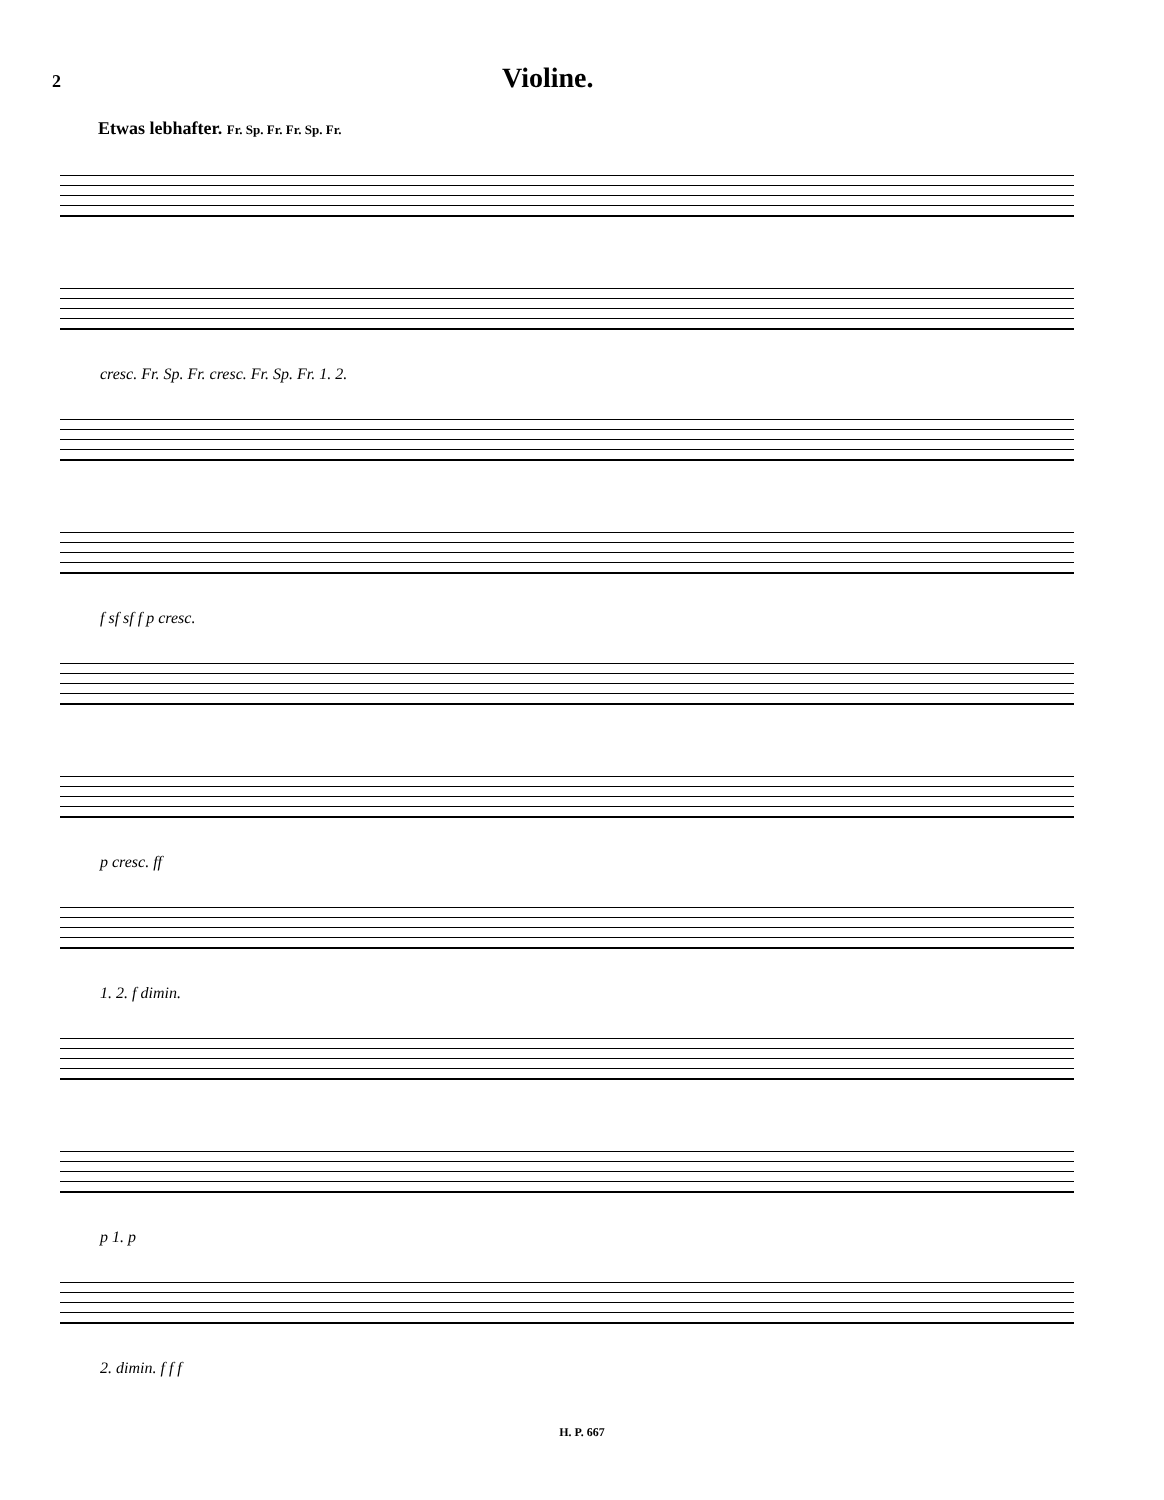2 Violine.
Etwas lebhafter. Fr. Sp. Fr. Fr. Sp. Fr.
cresc. Fr. Sp. Fr. cresc. Fr. Sp. Fr. 1. 2.
f sf sf f p cresc.
p cresc. ff
1. 2. f dimin.
p 1. p
2. dimin. f f f
H. P. 667